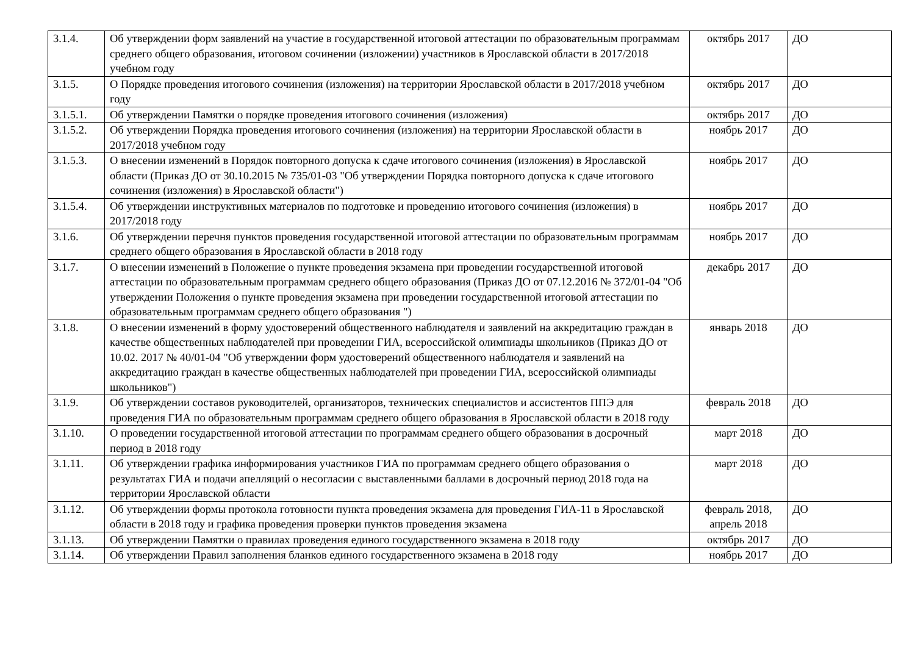| 3.1.4. | Об утверждении форм заявлений на участие в государственной итоговой аттестации по образовательным программам среднего общего образования, итоговом сочинении (изложении) участников в Ярославской области в 2017/2018 учебном году | октябрь 2017 | ДО |
| 3.1.5. | О Порядке проведения итогового сочинения (изложения) на территории Ярославской области в 2017/2018 учебном году | октябрь 2017 | ДО |
| 3.1.5.1. | Об утверждении Памятки о порядке проведения итогового сочинения (изложения) | октябрь 2017 | ДО |
| 3.1.5.2. | Об утверждении Порядка проведения итогового сочинения (изложения) на территории Ярославской области в 2017/2018 учебном году | ноябрь 2017 | ДО |
| 3.1.5.3. | О внесении изменений в Порядок повторного допуска к сдаче итогового сочинения (изложения) в Ярославской области (Приказ ДО от 30.10.2015 № 735/01-03 "Об утверждении Порядка повторного допуска к сдаче итогового сочинения (изложения) в Ярославской области") | ноябрь 2017 | ДО |
| 3.1.5.4. | Об утверждении инструктивных материалов по подготовке и проведению итогового сочинения (изложения) в 2017/2018 году | ноябрь 2017 | ДО |
| 3.1.6. | Об утверждении перечня пунктов проведения государственной итоговой аттестации по образовательным программам среднего общего образования в Ярославской области в 2018 году | ноябрь 2017 | ДО |
| 3.1.7. | О внесении изменений в Положение о пункте проведения экзамена при проведении государственной итоговой аттестации по образовательным программам среднего общего образования (Приказ ДО от 07.12.2016 № 372/01-04 "Об утверждении Положения о пункте проведения экзамена при проведении государственной итоговой аттестации по образовательным программам среднего общего образования ") | декабрь 2017 | ДО |
| 3.1.8. | О внесении изменений в форму удостоверений общественного наблюдателя и заявлений на аккредитацию граждан в качестве общественных наблюдателей при проведении ГИА, всероссийской олимпиады школьников (Приказ ДО от 10.02. 2017 № 40/01-04 "Об утверждении форм удостоверений общественного наблюдателя и заявлений на аккредитацию граждан в качестве общественных наблюдателей при проведении ГИА, всероссийской олимпиады школьников") | январь 2018 | ДО |
| 3.1.9. | Об утверждении составов руководителей, организаторов, технических специалистов и ассистентов ППЭ для проведения ГИА по образовательным программам среднего общего образования в Ярославской области в 2018 году | февраль 2018 | ДО |
| 3.1.10. | О проведении государственной итоговой аттестации по программам среднего общего образования в досрочный период в 2018 году | март 2018 | ДО |
| 3.1.11. | Об утверждении графика информирования участников ГИА по программам среднего общего образования о результатах ГИА и подачи апелляций о несогласии с выставленными баллами в досрочный период 2018 года на территории Ярославской области | март 2018 | ДО |
| 3.1.12. | Об утверждении формы протокола готовности пункта проведения экзамена для проведения ГИА-11 в Ярославской области в 2018 году и графика проведения проверки пунктов проведения экзамена | февраль 2018, апрель 2018 | ДО |
| 3.1.13. | Об утверждении Памятки о правилах проведения единого государственного экзамена в 2018 году | октябрь 2017 | ДО |
| 3.1.14. | Об утверждении Правил заполнения бланков единого государственного экзамена в 2018 году | ноябрь 2017 | ДО |